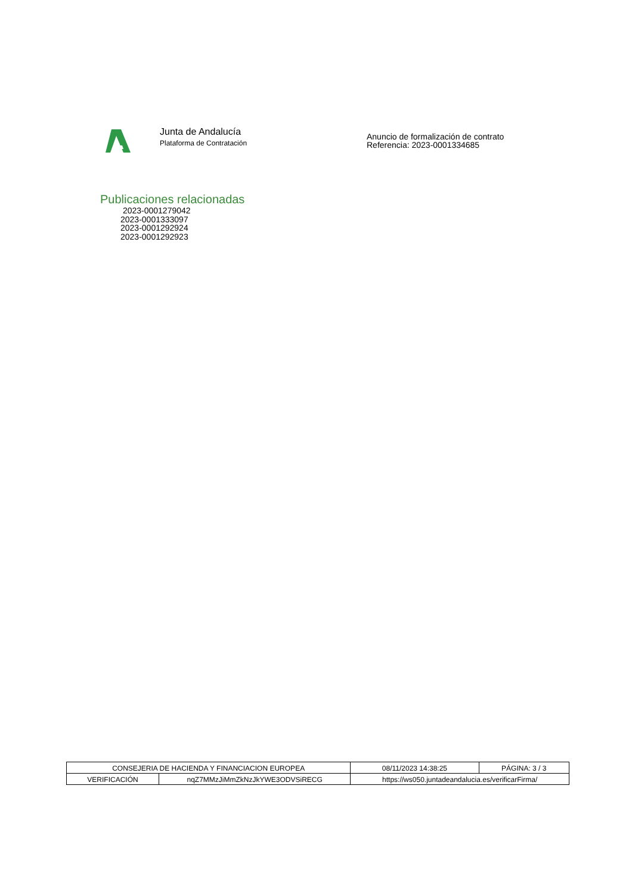Junta de Andalucía
Plataforma de Contratación
Anuncio de formalización de contrato
Referencia: 2023-0001334685
Publicaciones relacionadas
2023-0001279042
2023-0001333097
2023-0001292924
2023-0001292923
| CONSEJERIA DE HACIENDA Y FINANCIACION EUROPEA | | | 08/11/2023 14:38:25 | PÁGINA: 3 / 3 |
| VERIFICACIÓN | nqZ7MMzJiMmZkNzJkYWE3ODVSiRECG | https://ws050.juntadeandalucia.es/verificarFirma/ | | |